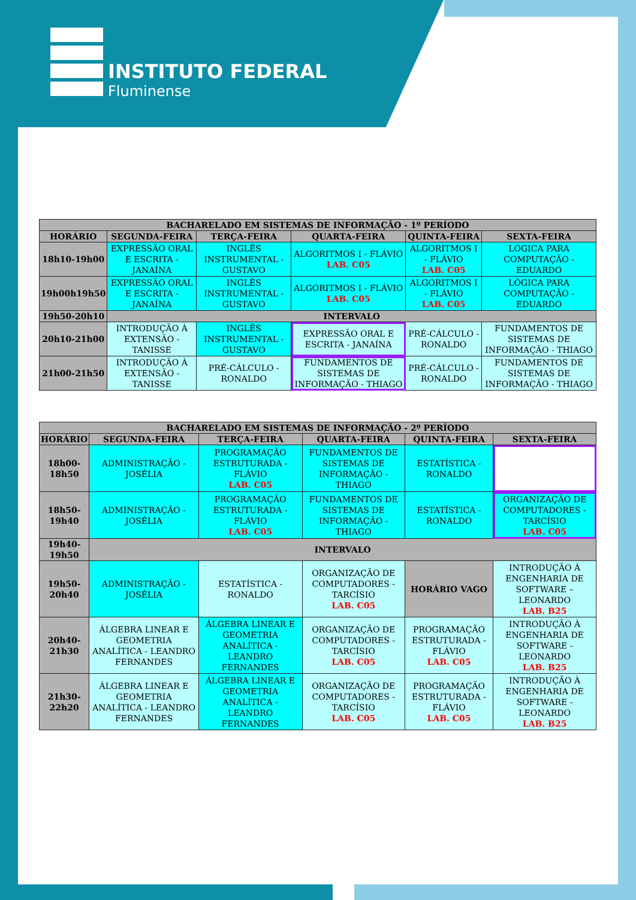INSTITUTO FEDERAL
Fluminense
| BACHARELADO EM SISTEMAS DE INFORMAÇÃO - 1º PERÍODO | | | | | |
| --- | --- | --- | --- | --- | --- |
| HORÁRIO | SEGUNDA-FEIRA | TERÇA-FEIRA | QUARTA-FEIRA | QUINTA-FEIRA | SEXTA-FEIRA |
| 18h10-19h00 | EXPRESSÃO ORAL E ESCRITA - JANAÍNA | INGLÊS INSTRUMENTAL - GUSTAVO | ALGORITMOS I - FLÁVIO LAB. C05 | ALGORITMOS I - FLÁVIO LAB. C05 | LÓGICA PARA COMPUTAÇÃO - EDUARDO |
| 19h00h19h50 | EXPRESSÃO ORAL E ESCRITA - JANAÍNA | INGLÊS INSTRUMENTAL - GUSTAVO | ALGORITMOS I - FLÁVIO LAB. C05 | ALGORITMOS I - FLÁVIO LAB. C05 | LÓGICA PARA COMPUTAÇÃO - EDUARDO |
| 19h50-20h10 | INTERVALO | | | | |
| 20h10-21h00 | INTRODUÇÃO À EXTENSÃO - TANISSE | INGLÊS INSTRUMENTAL - GUSTAVO | EXPRESSÃO ORAL E ESCRITA - JANAÍNA | PRÉ-CÁLCULO - RONALDO | FUNDAMENTOS DE SISTEMAS DE INFORMAÇÃO - THIAGO |
| 21h00-21h50 | INTRODUÇÃO À EXTENSÃO - TANISSE | PRÉ-CÁLCULO - RONALDO | FUNDAMENTOS DE SISTEMAS DE INFORMAÇÃO - THIAGO | PRÉ-CÁLCULO - RONALDO | FUNDAMENTOS DE SISTEMAS DE INFORMAÇÃO - THIAGO |
| BACHARELADO EM SISTEMAS DE INFORMAÇÃO - 2º PERÍODO | | | | | |
| --- | --- | --- | --- | --- | --- |
| HORÁRIO | SEGUNDA-FEIRA | TERÇA-FEIRA | QUARTA-FEIRA | QUINTA-FEIRA | SEXTA-FEIRA |
| 18h00- 18h50 | ADMINISTRAÇÃO - JOSÉLIA | PROGRAMAÇÃO ESTRUTURADA - FLÁVIO LAB. C05 | FUNDAMENTOS DE SISTEMAS DE INFORMAÇÃO - THIAGO | ESTATÍSTICA - RONALDO | |
| 18h50- 19h40 | ADMINISTRAÇÃO - JOSÉLIA | PROGRAMAÇÃO ESTRUTURADA - FLÁVIO LAB. C05 | FUNDAMENTOS DE SISTEMAS DE INFORMAÇÃO - THIAGO | ESTATÍSTICA - RONALDO | ORGANIZAÇÃO DE COMPUTADORES - TARCÍSIO LAB. C05 |
| 19h40- 19h50 | INTERVALO | | | | |
| 19h50- 20h40 | ADMINISTRAÇÃO - JOSÉLIA | ESTATÍSTICA - RONALDO | ORGANIZAÇÃO DE COMPUTADORES - TARCÍSIO LAB. C05 | HORÁRIO VAGO | INTRODUÇÃO À ENGENHARIA DE SOFTWARE – LEONARDO LAB. B25 |
| 20h40- 21h30 | ÁLGEBRA LINEAR E GEOMETRIA ANALÍTICA - LEANDRO FERNANDES | ÁLGEBRA LINEAR E GEOMETRIA ANALÍTICA - LEANDRO FERNANDES | ORGANIZAÇÃO DE COMPUTADORES - TARCÍSIO LAB. C05 | PROGRAMAÇÃO ESTRUTURADA - FLÁVIO LAB. C05 | INTRODUÇÃO À ENGENHARIA DE SOFTWARE - LEONARDO LAB. B25 |
| 21h30- 22h20 | ÁLGEBRA LINEAR E GEOMETRIA ANALÍTICA - LEANDRO FERNANDES | ÁLGEBRA LINEAR E GEOMETRIA ANALÍTICA - LEANDRO FERNANDES | ORGANIZAÇÃO DE COMPUTADORES - TARCÍSIO LAB. C05 | PROGRAMAÇÃO ESTRUTURADA - FLÁVIO LAB. C05 | INTRODUÇÃO À ENGENHARIA DE SOFTWARE - LEONARDO LAB. B25 |